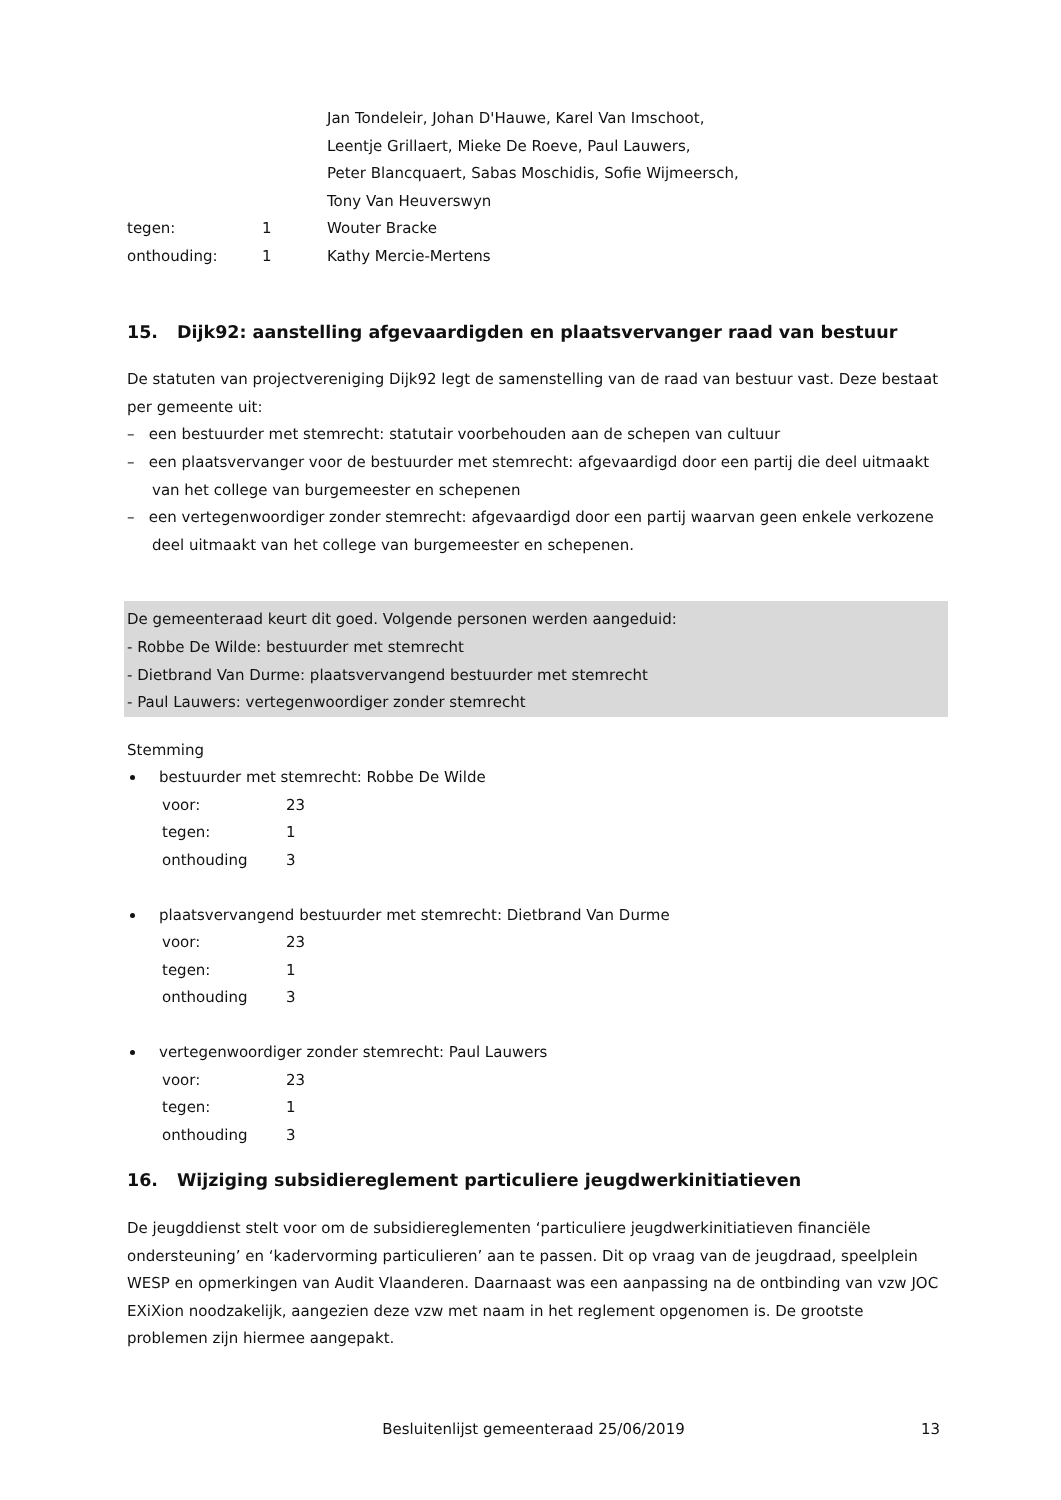| | | Jan Tondeleir, Johan D'Hauwe, Karel Van Imschoot, Leentje Grillaert, Mieke De Roeve, Paul Lauwers, Peter Blancquaert, Sabas Moschidis, Sofie Wijmeersch, Tony Van Heuverswyn |
| tegen: | 1 | Wouter Bracke |
| onthouding: | 1 | Kathy Mercie-Mertens |
15. Dijk92: aanstelling afgevaardigden en plaatsvervanger raad van bestuur
De statuten van projectvereniging Dijk92 legt de samenstelling van de raad van bestuur vast. Deze bestaat per gemeente uit:
– een bestuurder met stemrecht: statutair voorbehouden aan de schepen van cultuur
– een plaatsvervanger voor de bestuurder met stemrecht: afgevaardigd door een partij die deel uitmaakt van het college van burgemeester en schepenen
– een vertegenwoordiger zonder stemrecht: afgevaardigd door een partij waarvan geen enkele verkozene deel uitmaakt van het college van burgemeester en schepenen.
De gemeenteraad keurt dit goed. Volgende personen werden aangeduid:
- Robbe De Wilde: bestuurder met stemrecht
- Dietbrand Van Durme: plaatsvervangend bestuurder met stemrecht
- Paul Lauwers: vertegenwoordiger zonder stemrecht
Stemming
bestuurder met stemrecht: Robbe De Wilde
| voor: | 23 |
| tegen: | 1 |
| onthouding | 3 |
plaatsvervangend bestuurder met stemrecht: Dietbrand Van Durme
| voor: | 23 |
| tegen: | 1 |
| onthouding | 3 |
vertegenwoordiger zonder stemrecht: Paul Lauwers
| voor: | 23 |
| tegen: | 1 |
| onthouding | 3 |
16. Wijziging subsidiereglement particuliere jeugdwerkinitiatieven
De jeugddienst stelt voor om de subsidiereglementen ‘particuliere jeugdwerkinitiatieven financiële ondersteuning’ en ‘kadervorming particulieren’ aan te passen. Dit op vraag van de jeugdraad, speelplein WESP en opmerkingen van Audit Vlaanderen. Daarnaast was een aanpassing na de ontbinding van vzw JOC EXiXion noodzakelijk, aangezien deze vzw met naam in het reglement opgenomen is. De grootste problemen zijn hiermee aangepakt.
Besluitenlijst gemeenteraad 25/06/2019 13